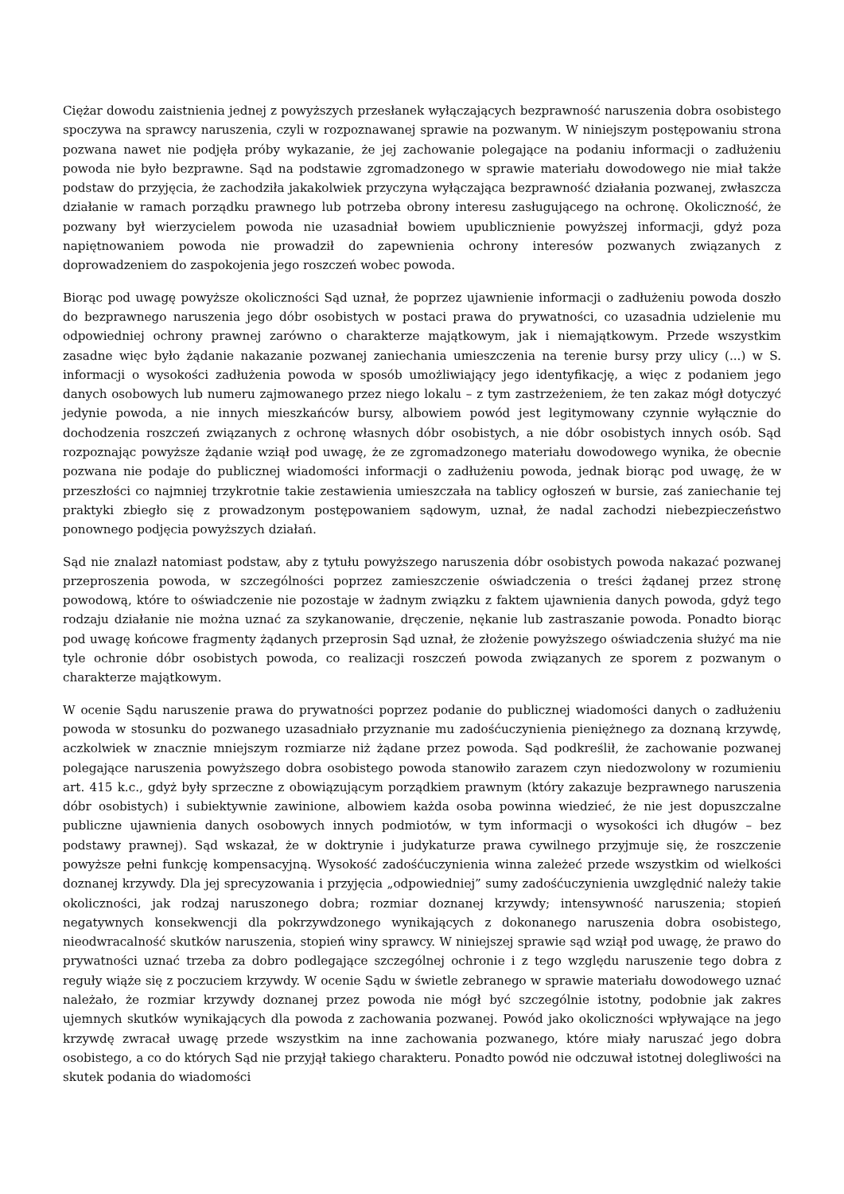Ciężar dowodu zaistnienia jednej z powyższych przesłanek wyłączających bezprawność naruszenia dobra osobistego spoczywa na sprawcy naruszenia, czyli w rozpoznawanej sprawie na pozwanym. W niniejszym postępowaniu strona pozwana nawet nie podjęła próby wykazanie, że jej zachowanie polegające na podaniu informacji o zadłużeniu powoda nie było bezprawne. Sąd na podstawie zgromadzonego w sprawie materiału dowodowego nie miał także podstaw do przyjęcia, że zachodziła jakakolwiek przyczyna wyłączająca bezprawność działania pozwanej, zwłaszcza działanie w ramach porządku prawnego lub potrzeba obrony interesu zasługującego na ochronę. Okoliczność, że pozwany był wierzycielem powoda nie uzasadniał bowiem upublicznienie powyższej informacji, gdyż poza napiętnowaniem powoda nie prowadził do zapewnienia ochrony interesów pozwanych związanych z doprowadzeniem do zaspokojenia jego roszczeń wobec powoda.
Biorąc pod uwagę powyższe okoliczności Sąd uznał, że poprzez ujawnienie informacji o zadłużeniu powoda doszło do bezprawnego naruszenia jego dóbr osobistych w postaci prawa do prywatności, co uzasadnia udzielenie mu odpowiedniej ochrony prawnej zarówno o charakterze majątkowym, jak i niemajątkowym. Przede wszystkim zasadne więc było żądanie nakazanie pozwanej zaniechania umieszczenia na terenie bursy przy ulicy (...) w S. informacji o wysokości zadłużenia powoda w sposób umożliwiający jego identyfikację, a więc z podaniem jego danych osobowych lub numeru zajmowanego przez niego lokalu – z tym zastrzeżeniem, że ten zakaz mógł dotyczyć jedynie powoda, a nie innych mieszkańców bursy, albowiem powód jest legitymowany czynnie wyłącznie do dochodzenia roszczeń związanych z ochronę własnych dóbr osobistych, a nie dóbr osobistych innych osób. Sąd rozpoznając powyższe żądanie wziął pod uwagę, że ze zgromadzonego materiału dowodowego wynika, że obecnie pozwana nie podaje do publicznej wiadomości informacji o zadłużeniu powoda, jednak biorąc pod uwagę, że w przeszłości co najmniej trzykrotnie takie zestawienia umieszczała na tablicy ogłoszeń w bursie, zaś zaniechanie tej praktyki zbiegło się z prowadzonym postępowaniem sądowym, uznał, że nadal zachodzi niebezpieczeństwo ponownego podjęcia powyższych działań.
Sąd nie znalazł natomiast podstaw, aby z tytułu powyższego naruszenia dóbr osobistych powoda nakazać pozwanej przeproszenia powoda, w szczególności poprzez zamieszczenie oświadczenia o treści żądanej przez stronę powodową, które to oświadczenie nie pozostaje w żadnym związku z faktem ujawnienia danych powoda, gdyż tego rodzaju działanie nie można uznać za szykanowanie, dręczenie, nękanie lub zastraszanie powoda. Ponadto biorąc pod uwagę końcowe fragmenty żądanych przeprosin Sąd uznał, że złożenie powyższego oświadczenia służyć ma nie tyle ochronie dóbr osobistych powoda, co realizacji roszczeń powoda związanych ze sporem z pozwanym o charakterze majątkowym.
W ocenie Sądu naruszenie prawa do prywatności poprzez podanie do publicznej wiadomości danych o zadłużeniu powoda w stosunku do pozwanego uzasadniało przyznanie mu zadośćuczynienia pieniężnego za doznaną krzywdę, aczkolwiek w znacznie mniejszym rozmiarze niż żądane przez powoda. Sąd podkreślił, że zachowanie pozwanej polegające naruszenia powyższego dobra osobistego powoda stanowiło zarazem czyn niedozwolony w rozumieniu art. 415 k.c., gdyż były sprzeczne z obowiązującym porządkiem prawnym (który zakazuje bezprawnego naruszenia dóbr osobistych) i subiektywnie zawinione, albowiem każda osoba powinna wiedzieć, że nie jest dopuszczalne publiczne ujawnienia danych osobowych innych podmiotów, w tym informacji o wysokości ich długów – bez podstawy prawnej). Sąd wskazał, że w doktrynie i judykaturze prawa cywilnego przyjmuje się, że roszczenie powyższe pełni funkcję kompensacyjną. Wysokość zadośćuczynienia winna zależeć przede wszystkim od wielkości doznanej krzywdy. Dla jej sprecyzowania i przyjęcia „odpowiedniej” sumy zadośćuczynienia uwzględnić należy takie okoliczności, jak rodzaj naruszonego dobra; rozmiar doznanej krzywdy; intensywność naruszenia; stopień negatywnych konsekwencji dla pokrzywdzonego wynikających z dokonanego naruszenia dobra osobistego, nieodwracalność skutków naruszenia, stopień winy sprawcy. W niniejszej sprawie sąd wziął pod uwagę, że prawo do prywatności uznać trzeba za dobro podlegające szczególnej ochronie i z tego względu naruszenie tego dobra z reguły wiąże się z poczuciem krzywdy. W ocenie Sądu w świetle zebranego w sprawie materiału dowodowego uznać należało, że rozmiar krzywdy doznanej przez powoda nie mógł być szczególnie istotny, podobnie jak zakres ujemnych skutków wynikających dla powoda z zachowania pozwanej. Powód jako okoliczności wpływające na jego krzywdę zwracał uwagę przede wszystkim na inne zachowania pozwanego, które miały naruszać jego dobra osobistego, a co do których Sąd nie przyjął takiego charakteru. Ponadto powód nie odczuwał istotnej dolegliwości na skutek podania do wiadomości